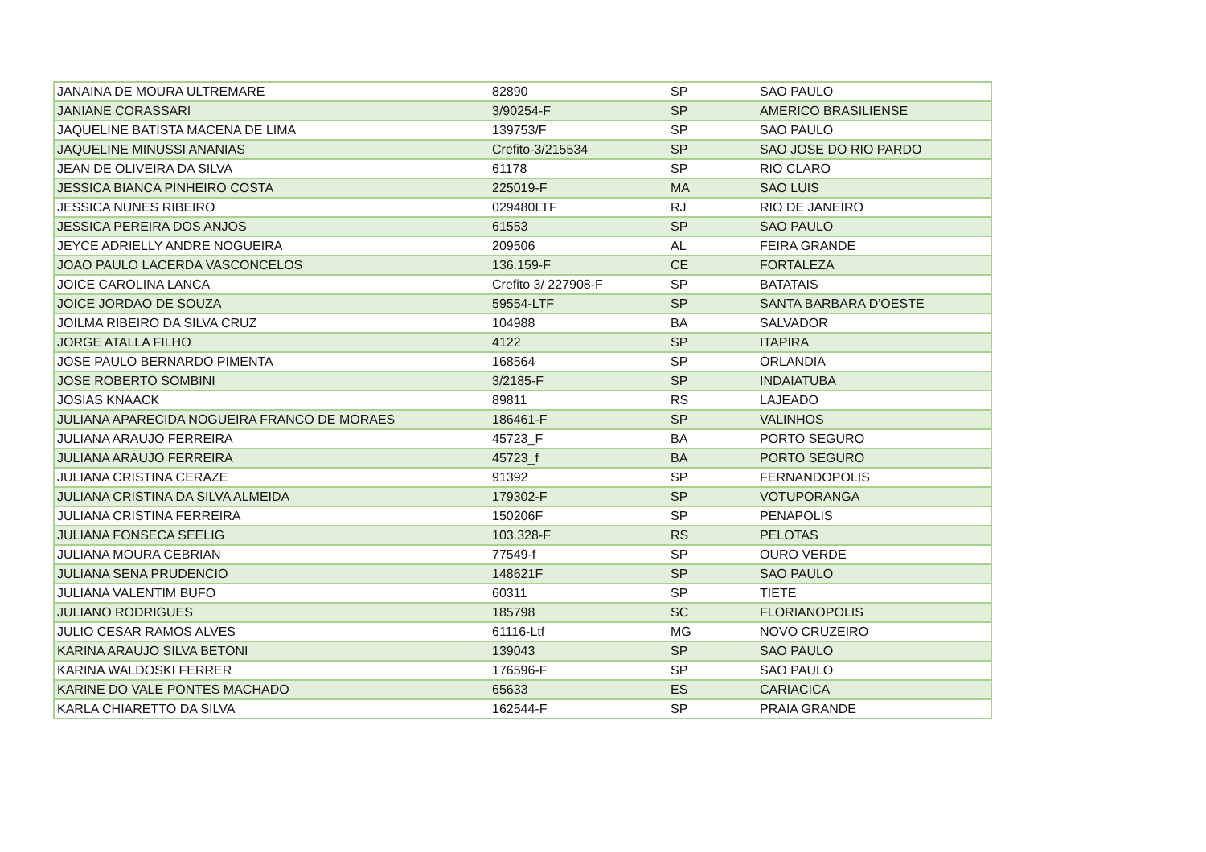| JANAINA DE MOURA ULTREMARE | 82890 | SP | SAO PAULO |
| JANIANE CORASSARI | 3/90254-F | SP | AMERICO BRASILIENSE |
| JAQUELINE BATISTA MACENA DE LIMA | 139753/F | SP | SAO PAULO |
| JAQUELINE MINUSSI ANANIAS | Crefito-3/215534 | SP | SAO JOSE DO RIO PARDO |
| JEAN DE OLIVEIRA DA SILVA | 61178 | SP | RIO CLARO |
| JESSICA BIANCA PINHEIRO COSTA | 225019-F | MA | SAO LUIS |
| JESSICA NUNES RIBEIRO | 029480LTF | RJ | RIO DE JANEIRO |
| JESSICA PEREIRA DOS ANJOS | 61553 | SP | SAO PAULO |
| JEYCE ADRIELLY ANDRE NOGUEIRA | 209506 | AL | FEIRA GRANDE |
| JOAO PAULO LACERDA VASCONCELOS | 136.159-F | CE | FORTALEZA |
| JOICE CAROLINA LANCA | Crefito 3/ 227908-F | SP | BATATAIS |
| JOICE JORDAO DE SOUZA | 59554-LTF | SP | SANTA BARBARA D'OESTE |
| JOILMA RIBEIRO DA SILVA CRUZ | 104988 | BA | SALVADOR |
| JORGE ATALLA FILHO | 4122 | SP | ITAPIRA |
| JOSE PAULO BERNARDO PIMENTA | 168564 | SP | ORLANDIA |
| JOSE ROBERTO SOMBINI | 3/2185-F | SP | INDAIATUBA |
| JOSIAS KNAACK | 89811 | RS | LAJEADO |
| JULIANA APARECIDA NOGUEIRA FRANCO DE MORAES | 186461-F | SP | VALINHOS |
| JULIANA ARAUJO FERREIRA | 45723_F | BA | PORTO SEGURO |
| JULIANA ARAUJO FERREIRA | 45723_f | BA | PORTO SEGURO |
| JULIANA CRISTINA CERAZE | 91392 | SP | FERNANDOPOLIS |
| JULIANA CRISTINA DA SILVA ALMEIDA | 179302-F | SP | VOTUPORANGA |
| JULIANA CRISTINA FERREIRA | 150206F | SP | PENAPOLIS |
| JULIANA FONSECA SEELIG | 103.328-F | RS | PELOTAS |
| JULIANA MOURA CEBRIAN | 77549-f | SP | OURO VERDE |
| JULIANA SENA PRUDENCIO | 148621F | SP | SAO PAULO |
| JULIANA VALENTIM BUFO | 60311 | SP | TIETE |
| JULIANO RODRIGUES | 185798 | SC | FLORIANOPOLIS |
| JULIO CESAR RAMOS ALVES | 61116-Ltf | MG | NOVO CRUZEIRO |
| KARINA ARAUJO SILVA BETONI | 139043 | SP | SAO PAULO |
| KARINA WALDOSKI FERRER | 176596-F | SP | SAO PAULO |
| KARINE DO VALE PONTES MACHADO | 65633 | ES | CARIACICA |
| KARLA CHIARETTO DA SILVA | 162544-F | SP | PRAIA GRANDE |